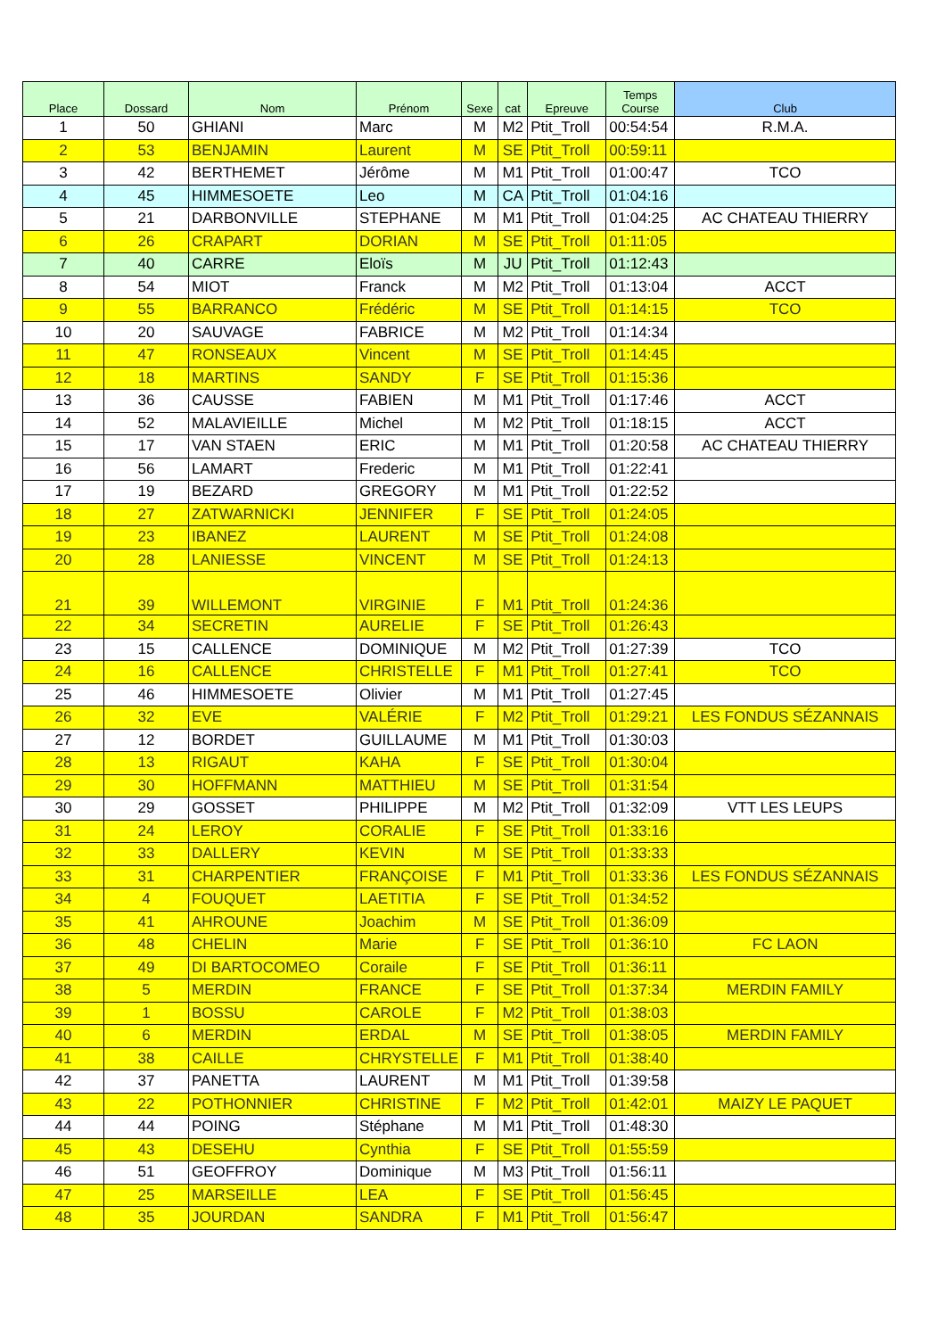| Place | Dossard | Nom | Prénom | Sexe | cat | Epreuve | Temps Course | Club |
| --- | --- | --- | --- | --- | --- | --- | --- | --- |
| 1 | 50 | GHIANI | Marc | M | M2 | Ptit_Troll | 00:54:54 | R.M.A. |
| 2 | 53 | BENJAMIN | Laurent | M | SE | Ptit_Troll | 00:59:11 | |
| 3 | 42 | BERTHEMET | Jérôme | M | M1 | Ptit_Troll | 01:00:47 | TCO |
| 4 | 45 | HIMMESOETE | Leo | M | CA | Ptit_Troll | 01:04:16 | |
| 5 | 21 | DARBONVILLE | STEPHANE | M | M1 | Ptit_Troll | 01:04:25 | AC CHATEAU THIERRY |
| 6 | 26 | CRAPART | DORIAN | M | SE | Ptit_Troll | 01:11:05 | |
| 7 | 40 | CARRE | Eloïs | M | JU | Ptit_Troll | 01:12:43 | |
| 8 | 54 | MIOT | Franck | M | M2 | Ptit_Troll | 01:13:04 | ACCT |
| 9 | 55 | BARRANCO | Frédéric | M | SE | Ptit_Troll | 01:14:15 | TCO |
| 10 | 20 | SAUVAGE | FABRICE | M | M2 | Ptit_Troll | 01:14:34 | |
| 11 | 47 | RONSEAUX | Vincent | M | SE | Ptit_Troll | 01:14:45 | |
| 12 | 18 | MARTINS | SANDY | F | SE | Ptit_Troll | 01:15:36 | |
| 13 | 36 | CAUSSE | FABIEN | M | M1 | Ptit_Troll | 01:17:46 | ACCT |
| 14 | 52 | MALAVIEILLE | Michel | M | M2 | Ptit_Troll | 01:18:15 | ACCT |
| 15 | 17 | VAN STAEN | ERIC | M | M1 | Ptit_Troll | 01:20:58 | AC CHATEAU THIERRY |
| 16 | 56 | LAMART | Frederic | M | M1 | Ptit_Troll | 01:22:41 | |
| 17 | 19 | BEZARD | GREGORY | M | M1 | Ptit_Troll | 01:22:52 | |
| 18 | 27 | ZATWARNICKI | JENNIFER | F | SE | Ptit_Troll | 01:24:05 | |
| 19 | 23 | IBANEZ | LAURENT | M | SE | Ptit_Troll | 01:24:08 | |
| 20 | 28 | LANIESSE | VINCENT | M | SE | Ptit_Troll | 01:24:13 | |
| 21 | 39 | WILLEMONT | VIRGINIE | F | M1 | Ptit_Troll | 01:24:36 | |
| 22 | 34 | SECRETIN | AURELIE | F | SE | Ptit_Troll | 01:26:43 | |
| 23 | 15 | CALLENCE | DOMINIQUE | M | M2 | Ptit_Troll | 01:27:39 | TCO |
| 24 | 16 | CALLENCE | CHRISTELLE | F | M1 | Ptit_Troll | 01:27:41 | TCO |
| 25 | 46 | HIMMESOETE | Olivier | M | M1 | Ptit_Troll | 01:27:45 | |
| 26 | 32 | EVE | VALÉRIE | F | M2 | Ptit_Troll | 01:29:21 | LES FONDUS SÉZANNAIS |
| 27 | 12 | BORDET | GUILLAUME | M | M1 | Ptit_Troll | 01:30:03 | |
| 28 | 13 | RIGAUT | KAHA | F | SE | Ptit_Troll | 01:30:04 | |
| 29 | 30 | HOFFMANN | MATTHIEU | M | SE | Ptit_Troll | 01:31:54 | |
| 30 | 29 | GOSSET | PHILIPPE | M | M2 | Ptit_Troll | 01:32:09 | VTT LES LEUPS |
| 31 | 24 | LEROY | CORALIE | F | SE | Ptit_Troll | 01:33:16 | |
| 32 | 33 | DALLERY | KEVIN | M | SE | Ptit_Troll | 01:33:33 | |
| 33 | 31 | CHARPENTIER | FRANÇOISE | F | M1 | Ptit_Troll | 01:33:36 | LES FONDUS SÉZANNAIS |
| 34 | 4 | FOUQUET | LAETITIA | F | SE | Ptit_Troll | 01:34:52 | |
| 35 | 41 | AHROUNE | Joachim | M | SE | Ptit_Troll | 01:36:09 | |
| 36 | 48 | CHELIN | Marie | F | SE | Ptit_Troll | 01:36:10 | FC LAON |
| 37 | 49 | DI BARTOCOMEO | Coraile | F | SE | Ptit_Troll | 01:36:11 | |
| 38 | 5 | MERDIN | FRANCE | F | SE | Ptit_Troll | 01:37:34 | MERDIN FAMILY |
| 39 | 1 | BOSSU | CAROLE | F | M2 | Ptit_Troll | 01:38:03 | |
| 40 | 6 | MERDIN | ERDAL | M | SE | Ptit_Troll | 01:38:05 | MERDIN FAMILY |
| 41 | 38 | CAILLE | CHRYSTELLE | F | M1 | Ptit_Troll | 01:38:40 | |
| 42 | 37 | PANETTA | LAURENT | M | M1 | Ptit_Troll | 01:39:58 | |
| 43 | 22 | POTHONNIER | CHRISTINE | F | M2 | Ptit_Troll | 01:42:01 | MAIZY LE PAQUET |
| 44 | 44 | POING | Stéphane | M | M1 | Ptit_Troll | 01:48:30 | |
| 45 | 43 | DESEHU | Cynthia | F | SE | Ptit_Troll | 01:55:59 | |
| 46 | 51 | GEOFFROY | Dominique | M | M3 | Ptit_Troll | 01:56:11 | |
| 47 | 25 | MARSEILLE | LEA | F | SE | Ptit_Troll | 01:56:45 | |
| 48 | 35 | JOURDAN | SANDRA | F | M1 | Ptit_Troll | 01:56:47 | |